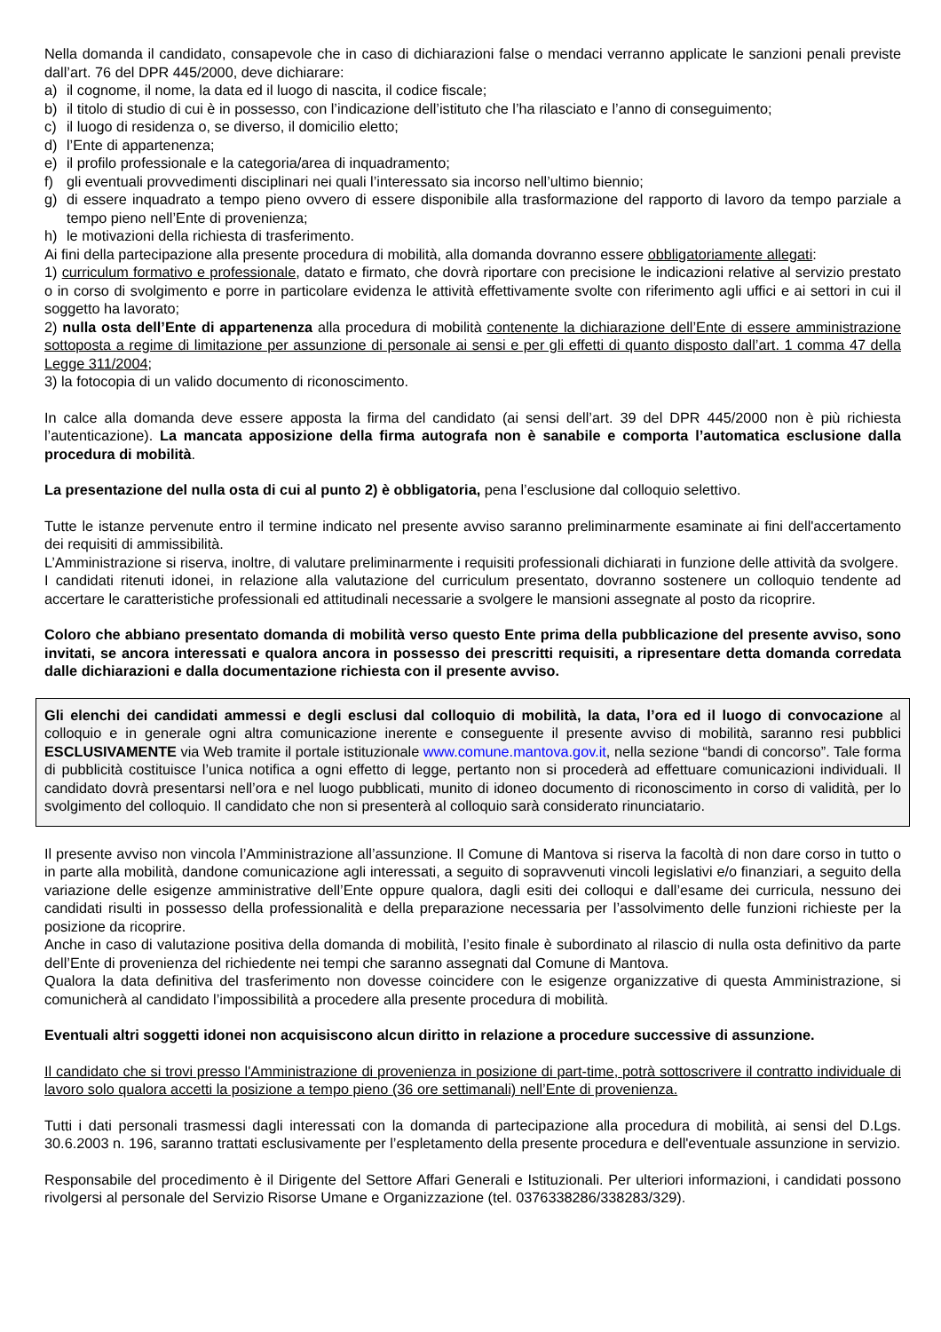Nella domanda il candidato, consapevole che in caso di dichiarazioni false o mendaci verranno applicate le sanzioni penali previste dall’art. 76 del DPR 445/2000, deve dichiarare:
a) il cognome, il nome, la data ed il luogo di nascita, il codice fiscale;
b) il titolo di studio di cui è in possesso, con l’indicazione dell’istituto che l’ha rilasciato e l’anno di conseguimento;
c) il luogo di residenza o, se diverso, il domicilio eletto;
d) l’Ente di appartenenza;
e) il profilo professionale e la categoria/area di inquadramento;
f) gli eventuali provvedimenti disciplinari nei quali l’interessato sia incorso nell’ultimo biennio;
g) di essere inquadrato a tempo pieno ovvero di essere disponibile alla trasformazione del rapporto di lavoro da tempo parziale a tempo pieno nell’Ente di provenienza;
h) le motivazioni della richiesta di trasferimento.
Ai fini della partecipazione alla presente procedura di mobilità, alla domanda dovranno essere obbligatoriamente allegati:
1) curriculum formativo e professionale, datato e firmato, che dovrà riportare con precisione le indicazioni relative al servizio prestato o in corso di svolgimento e porre in particolare evidenza le attività effettivamente svolte con riferimento agli uffici e ai settori in cui il soggetto ha lavorato;
2) nulla osta dell’Ente di appartenenza alla procedura di mobilità contenente la dichiarazione dell’Ente di essere amministrazione sottoposta a regime di limitazione per assunzione di personale ai sensi e per gli effetti di quanto disposto dall’art. 1 comma 47 della Legge 311/2004;
3) la fotocopia di un valido documento di riconoscimento.
In calce alla domanda deve essere apposta la firma del candidato (ai sensi dell’art. 39 del DPR 445/2000 non è più richiesta l’autenticazione). La mancata apposizione della firma autografa non è sanabile e comporta l’automatica esclusione dalla procedura di mobilità.
La presentazione del nulla osta di cui al punto 2) è obbligatoria, pena l’esclusione dal colloquio selettivo.
Tutte le istanze pervenute entro il termine indicato nel presente avviso saranno preliminarmente esaminate ai fini dell'accertamento dei requisiti di ammissibilità.
L’Amministrazione si riserva, inoltre, di valutare preliminarmente i requisiti professionali dichiarati in funzione delle attività da svolgere.
I candidati ritenuti idonei, in relazione alla valutazione del curriculum presentato, dovranno sostenere un colloquio tendente ad accertare le caratteristiche professionali ed attitudinali necessarie a svolgere le mansioni assegnate al posto da ricoprire.
Coloro che abbiano presentato domanda di mobilità verso questo Ente prima della pubblicazione del presente avviso, sono invitati, se ancora interessati e qualora ancora in possesso dei prescritti requisiti, a ripresentare detta domanda corredata dalle dichiarazioni e dalla documentazione richiesta con il presente avviso.
Gli elenchi dei candidati ammessi e degli esclusi dal colloquio di mobilità, la data, l’ora ed il luogo di convocazione al colloquio e in generale ogni altra comunicazione inerente e conseguente il presente avviso di mobilità, saranno resi pubblici ESCLUSIVAMENTE via Web tramite il portale istituzionale www.comune.mantova.gov.it, nella sezione “bandi di concorso”. Tale forma di pubblicità costituisce l’unica notifica a ogni effetto di legge, pertanto non si procederà ad effettuare comunicazioni individuali. Il candidato dovrà presentarsi nell’ora e nel luogo pubblicati, munito di idoneo documento di riconoscimento in corso di validità, per lo svolgimento del colloquio. Il candidato che non si presenterà al colloquio sarà considerato rinunciatario.
Il presente avviso non vincola l’Amministrazione all’assunzione. Il Comune di Mantova si riserva la facoltà di non dare corso in tutto o in parte alla mobilità, dandone comunicazione agli interessati, a seguito di sopravvenuti vincoli legislativi e/o finanziari, a seguito della variazione delle esigenze amministrative dell’Ente oppure qualora, dagli esiti dei colloqui e dall’esame dei curricula, nessuno dei candidati risulti in possesso della professionalità e della preparazione necessaria per l’assolvimento delle funzioni richieste per la posizione da ricoprire.
Anche in caso di valutazione positiva della domanda di mobilità, l’esito finale è subordinato al rilascio di nulla osta definitivo da parte dell’Ente di provenienza del richiedente nei tempi che saranno assegnati dal Comune di Mantova.
Qualora la data definitiva del trasferimento non dovesse coincidere con le esigenze organizzative di questa Amministrazione, si comunicherà al candidato l’impossibilità a procedere alla presente procedura di mobilità.
Eventuali altri soggetti idonei non acquisiscono alcun diritto in relazione a procedure successive di assunzione.
Il candidato che si trovi presso l'Amministrazione di provenienza in posizione di part-time, potrà sottoscrivere il contratto individuale di lavoro solo qualora accetti la posizione a tempo pieno (36 ore settimanali) nell’Ente di provenienza.
Tutti i dati personali trasmessi dagli interessati con la domanda di partecipazione alla procedura di mobilità, ai sensi del D.Lgs. 30.6.2003 n. 196, saranno trattati esclusivamente per l’espletamento della presente procedura e dell'eventuale assunzione in servizio.
Responsabile del procedimento è il Dirigente del Settore Affari Generali e Istituzionali. Per ulteriori informazioni, i candidati possono rivolgersi al personale del Servizio Risorse Umane e Organizzazione (tel. 0376338286/338283/329).